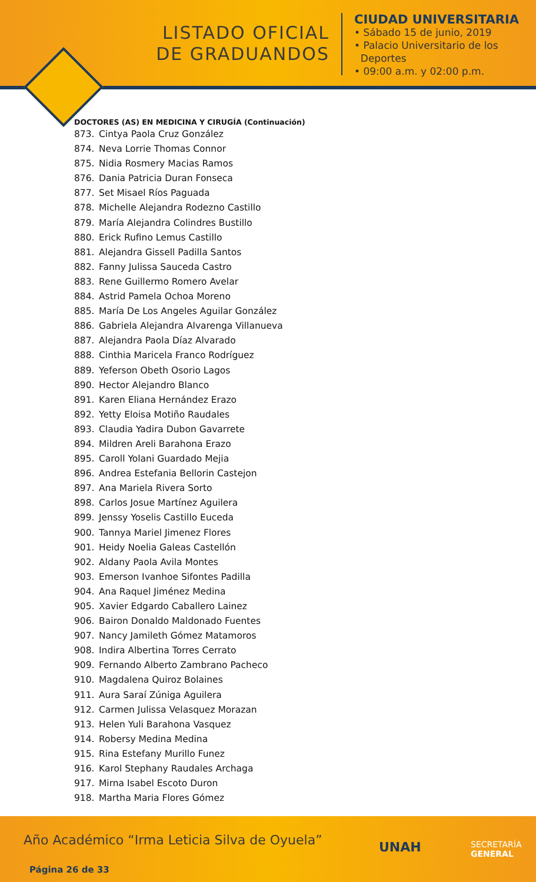LISTADO OFICIAL
DE GRADUANDOS
CIUDAD UNIVERSITARIA
• Sábado 15 de junio, 2019
• Palacio Universitario de los
Deportes
• 09:00 a.m. y 02:00 p.m.
DOCTORES (AS) EN MEDICINA Y CIRUGÍA (Continuación)
873. Cintya Paola Cruz González
874. Neva Lorrie Thomas Connor
875. Nidia Rosmery Macias Ramos
876. Dania Patricia Duran Fonseca
877. Set Misael Ríos Paguada
878. Michelle Alejandra Rodezno Castillo
879. María Alejandra Colindres Bustillo
880. Erick Rufino Lemus Castillo
881. Alejandra Gissell Padilla Santos
882. Fanny Julissa Sauceda Castro
883. Rene Guillermo Romero Avelar
884. Astrid Pamela Ochoa Moreno
885. María De Los Angeles Aguilar González
886. Gabriela Alejandra Alvarenga Villanueva
887. Alejandra Paola Díaz Alvarado
888. Cinthia Maricela Franco Rodríguez
889. Yeferson Obeth Osorio Lagos
890. Hector Alejandro Blanco
891. Karen Eliana Hernández Erazo
892. Yetty Eloisa Motiño Raudales
893. Claudia Yadira Dubon Gavarrete
894. Mildren Areli Barahona Erazo
895. Caroll Yolani Guardado Mejia
896. Andrea Estefania Bellorin Castejon
897. Ana Mariela Rivera Sorto
898. Carlos Josue Martínez Aguilera
899. Jenssy Yoselis Castillo Euceda
900. Tannya Mariel Jimenez Flores
901. Heidy Noelia Galeas Castellón
902. Aldany Paola Avila Montes
903. Emerson Ivanhoe Sifontes Padilla
904. Ana Raquel Jiménez Medina
905. Xavier Edgardo Caballero Lainez
906. Bairon Donaldo Maldonado Fuentes
907. Nancy Jamileth Gómez Matamoros
908. Indira Albertina Torres Cerrato
909. Fernando Alberto Zambrano Pacheco
910. Magdalena Quiroz Bolaines
911. Aura Saraí Zúniga Aguilera
912. Carmen Julissa Velasquez Morazan
913. Helen Yuli Barahona Vasquez
914. Robersy Medina Medina
915. Rina Estefany Murillo Funez
916. Karol Stephany Raudales Archaga
917. Mirna Isabel Escoto Duron
918. Martha Maria Flores Gómez
Año Académico “Irma Leticia Silva de Oyuela”
Página 26 de 33
UNAH
SECRETARÍA
GENERAL